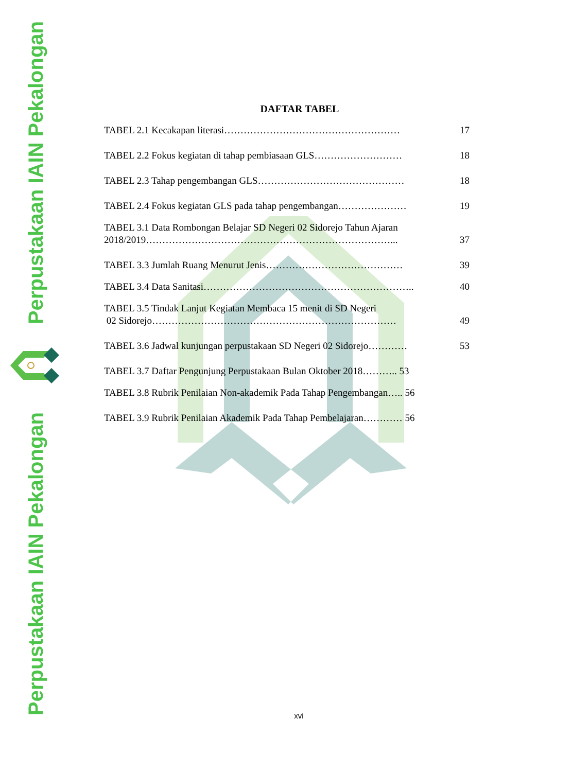Perpustakaan IAIN Pekalongan
Perpustakaan IAIN Pekalongan
DAFTAR TABEL
TABEL 2.1 Kecakapan literasi……………………………………………… 17
TABEL 2.2 Fokus kegiatan di tahap pembiasaan GLS……………………… 18
TABEL 2.3 Tahap pengembangan GLS……………………………………… 18
TABEL 2.4 Fokus kegiatan GLS pada tahap pengembangan………………… 19
TABEL 3.1 Data Rombongan Belajar SD Negeri 02 Sidorejo Tahun Ajaran
2018/2019…………………………………………………………………... 37
TABEL 3.3 Jumlah Ruang Menurut Jenis…………………………………… 39
TABEL 3.4 Data Sanitasi……………………………………………………….. 40
TABEL 3.5 Tindak Lanjut Kegiatan Membaca 15 menit di SD Negeri
02 Sidorejo………………………………………………………………… 49
TABEL 3.6 Jadwal kunjungan perpustakaan SD Negeri 02 Sidorejo………… 53
TABEL 3.7 Daftar Pengunjung Perpustakaan Bulan Oktober 2018……….. 53
TABEL 3.8 Rubrik Penilaian Non-akademik Pada Tahap Pengembangan….. 56
TABEL 3.9 Rubrik Penilaian Akademik Pada Tahap Pembelajaran………… 56
xvi